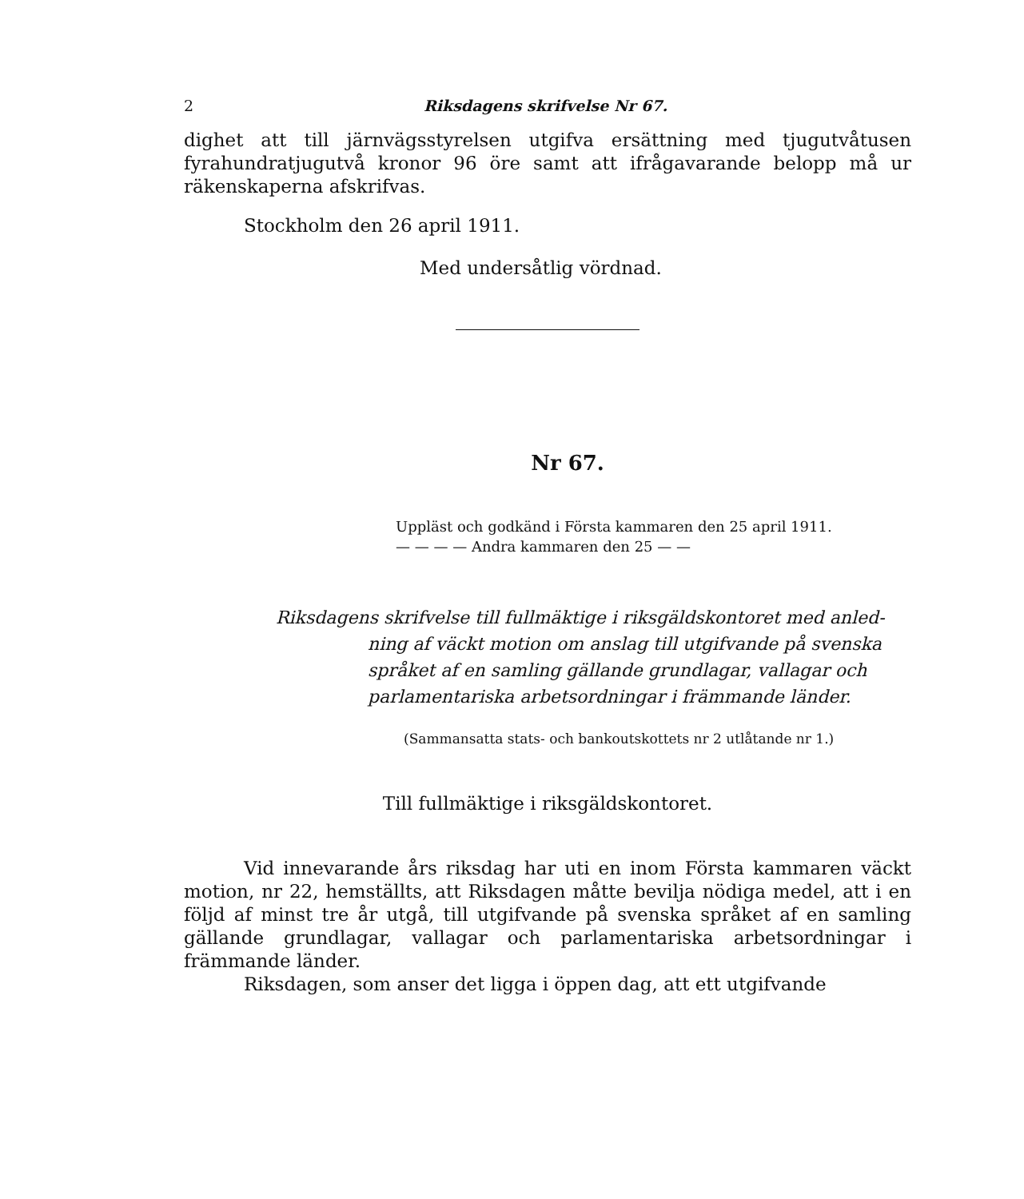2 Riksdagens skrifvelse Nr 67.
dighet att till järnvägsstyrelsen utgifva ersättning med tjugutvåtusen fyrahundratjugutvå kronor 96 öre samt att ifrågavarande belopp må ur räkenskaperna afskrifvas.
Stockholm den 26 april 1911.
Med undersåtlig vördnad.
Nr 67.
Uppläst och godkänd i Första kammaren den 25 april 1911.
— — — — Andra kammaren den 25 — —
Riksdagens skrifvelse till fullmäktige i riksgäldskontoret med anled-
ning af väckt motion om anslag till utgifvande på svenska språket af en samling gällande grundlagar, vallagar och parlamentariska arbetsordningar i främmande länder.
(Sammansatta stats- och bankoutskottets nr 2 utlåtande nr 1.)
Till fullmäktige i riksgäldskontoret.
Vid innevarande års riksdag har uti en inom Första kammaren väckt motion, nr 22, hemställts, att Riksdagen måtte bevilja nödiga medel, att i en följd af minst tre år utgå, till utgifvande på svenska språket af en samling gällande grundlagar, vallagar och parlamentariska arbetsordningar i främmande länder.
Riksdagen, som anser det ligga i öppen dag, att ett utgifvande